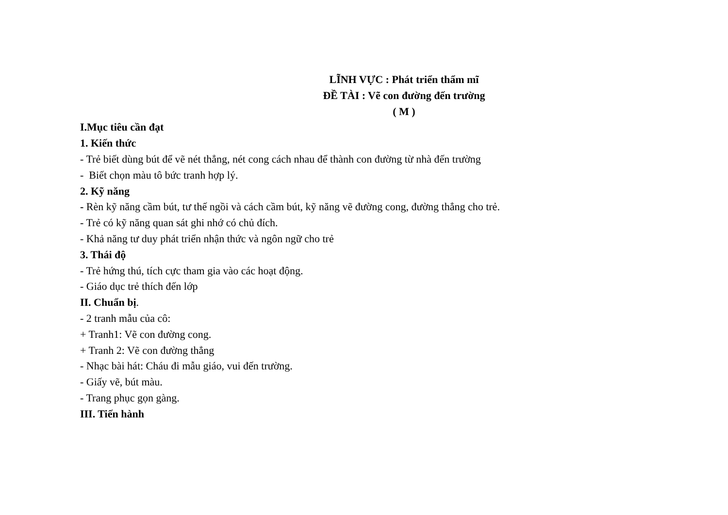LĨNH VỰC : Phát triển thẩm mĩ
ĐỀ TÀI : Vẽ con đường đến trường
( M )
I.Mục tiêu cần đạt
1. Kiến thức
- Trẻ biết dùng bút để vẽ nét thẳng, nét cong cách nhau để thành con đường từ nhà đến trường
- Biết chọn màu tô bức tranh hợp lý.
2. Kỹ năng
- Rèn kỹ năng cầm bút, tư thế ngồi và cách cầm bút, kỹ năng vẽ đường cong, đường thẳng cho trẻ.
- Trẻ có kỹ năng quan sát ghi nhớ có chủ đích.
- Khả năng tư duy phát triển nhận thức và ngôn ngữ cho trẻ
3. Thái độ
- Trẻ hứng thú, tích cực tham gia vào các hoạt động.
- Giáo dục trẻ thích đến lớp
II. Chuẩn bị.
- 2 tranh mẫu của cô:
+ Tranh1: Vẽ con đường cong.
+ Tranh 2: Vẽ con đường thẳng
- Nhạc bài hát: Cháu đi mẫu giáo, vui đến trường.
- Giấy vẽ, bút màu.
- Trang phục gọn gàng.
III. Tiến hành